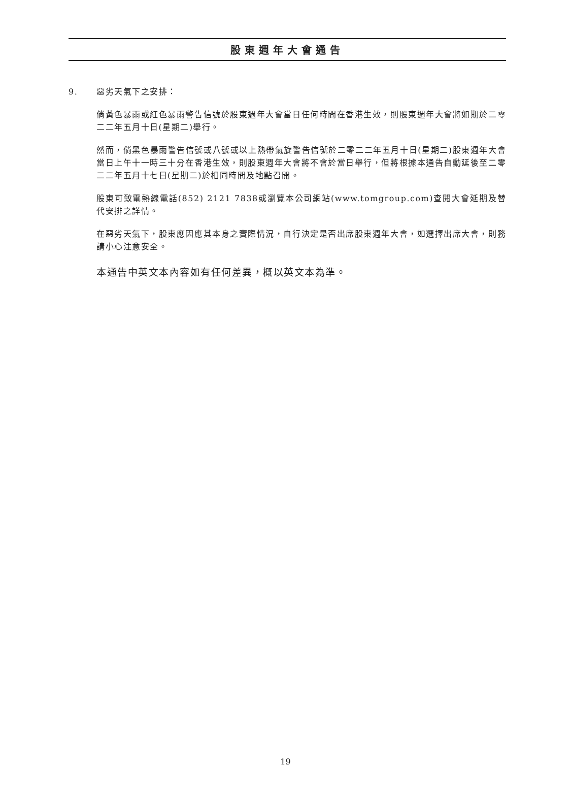股東週年大會通告
9. 惡劣天氣下之安排：
倘黃色暴雨或紅色暴雨警告信號於股東週年大會當日任何時間在香港生效，則股東週年大會將如期於二零二二年五月十日(星期二)舉行。
然而，倘黑色暴雨警告信號或八號或以上熱帶氣旋警告信號於二零二二年五月十日(星期二)股東週年大會當日上午十一時三十分在香港生效，則股東週年大會將不會於當日舉行，但將根據本通告自動延後至二零二二年五月十七日(星期二)於相同時間及地點召開。
股東可致電熱線電話(852) 2121 7838或瀏覽本公司網站(www.tomgroup.com)查閱大會延期及替代安排之詳情。
在惡劣天氣下，股東應因應其本身之實際情況，自行決定是否出席股東週年大會，如選擇出席大會，則務請小心注意安全。
本通告中英文本內容如有任何差異，概以英文本為準。
19